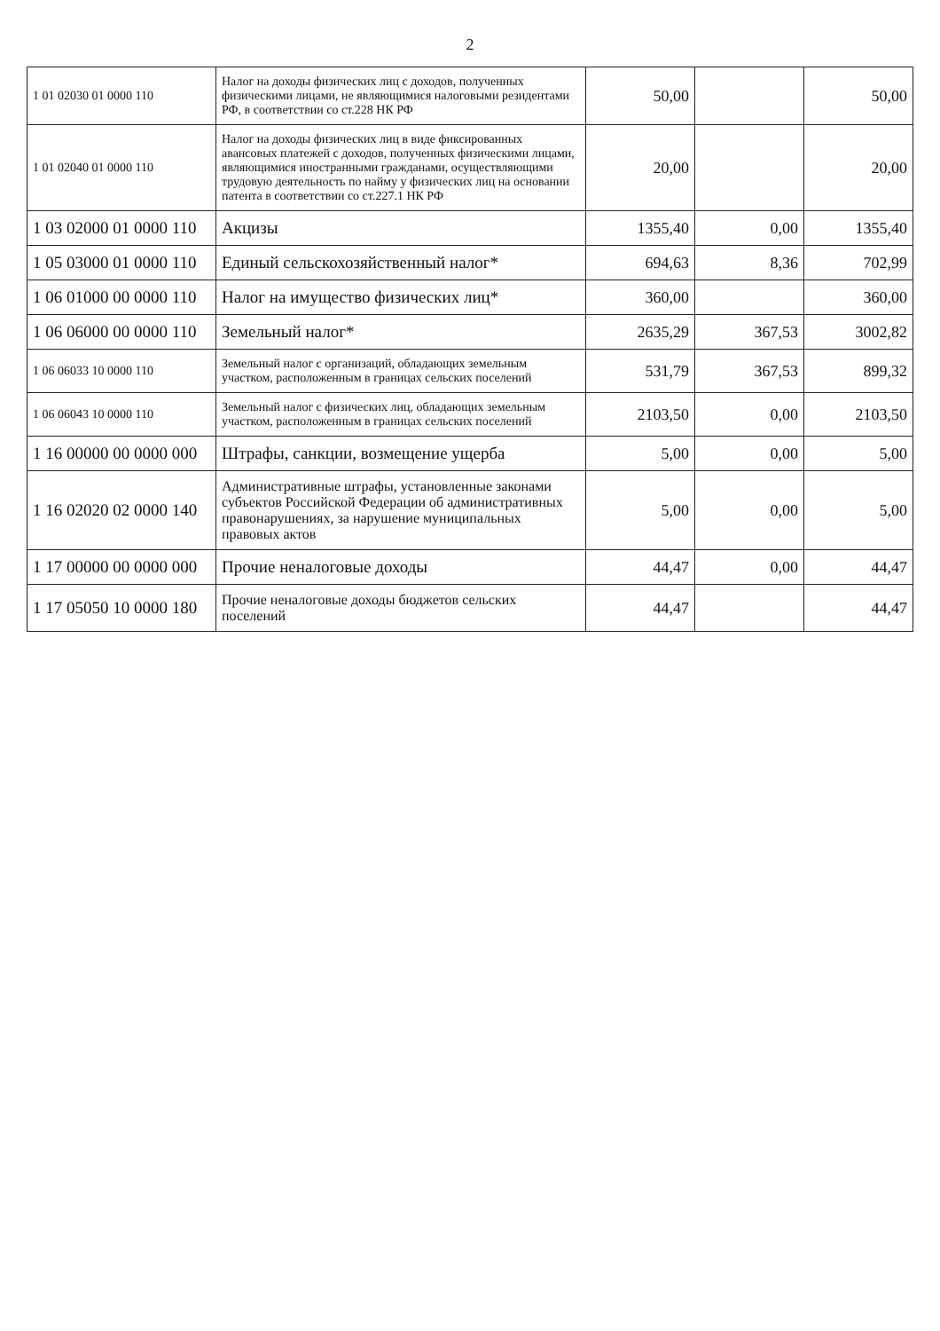2
| 1 01 02030 01 0000 110 | Налог на доходы физических лиц с доходов, полученных физическими лицами, не являющимися налоговыми резидентами РФ, в соответствии со ст.228 НК РФ | 50,00 | | 50,00 |
| 1 01 02040 01 0000 110 | Налог на доходы физических лиц в виде фиксированных авансовых платежей с доходов, полученных физическими лицами, являющимися иностранными гражданами, осуществляющими трудовую деятельность по найму у физических лиц на основании патента в соответствии со ст.227.1 НК РФ | 20,00 | | 20,00 |
| 1 03 02000 01 0000 110 | Акцизы | 1355,40 | 0,00 | 1355,40 |
| 1 05 03000 01 0000 110 | Единый сельскохозяйственный налог* | 694,63 | 8,36 | 702,99 |
| 1 06 01000 00 0000 110 | Налог на имущество физических лиц* | 360,00 | | 360,00 |
| 1 06 06000 00 0000 110 | Земельный налог* | 2635,29 | 367,53 | 3002,82 |
| 1 06 06033 10 0000 110 | Земельный налог с организаций, обладающих земельным участком, расположенным в границах сельских поселений | 531,79 | 367,53 | 899,32 |
| 1 06 06043 10 0000 110 | Земельный налог с физических лиц, обладающих земельным участком, расположенным в границах сельских поселений | 2103,50 | 0,00 | 2103,50 |
| 1 16 00000 00 0000 000 | Штрафы, санкции, возмещение ущерба | 5,00 | 0,00 | 5,00 |
| 1 16 02020 02 0000 140 | Административные штрафы, установленные законами субъектов Российской Федерации об административных правонарушениях, за нарушение муниципальных правовых актов | 5,00 | 0,00 | 5,00 |
| 1 17 00000 00 0000 000 | Прочие неналоговые доходы | 44,47 | 0,00 | 44,47 |
| 1 17 05050 10 0000 180 | Прочие неналоговые доходы бюджетов сельских поселений | 44,47 | | 44,47 |